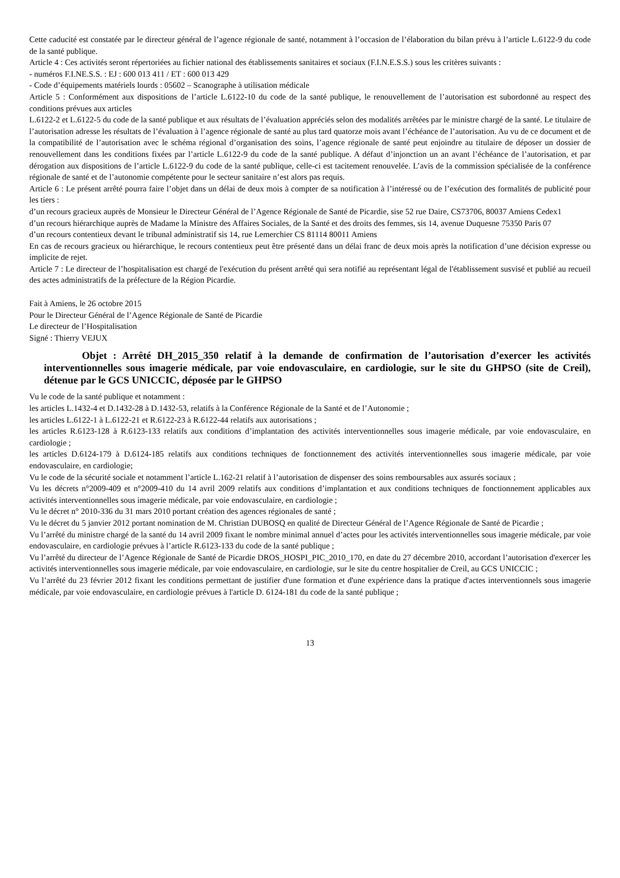Cette caducité est constatée par le directeur général de l’agence régionale de santé, notamment à l’occasion de l’élaboration du bilan prévu à l’article L.6122-9 du code de la santé publique.
Article 4 : Ces activités seront répertoriées au fichier national des établissements sanitaires et sociaux (F.I.N.E.S.S.) sous les critères suivants :
- numéros F.I.NE.S.S. : EJ : 600 013 411 / ET : 600 013 429
- Code d’équipements matériels lourds : 05602 – Scanographe à utilisation médicale
Article 5 : Conformément aux dispositions de l’article L.6122-10 du code de la santé publique, le renouvellement de l’autorisation est subordonné au respect des conditions prévues aux articles
L.6122-2 et L.6122-5 du code de la santé publique et aux résultats de l’évaluation appréciés selon des modalités arrêtées par le ministre chargé de la santé. Le titulaire de l’autorisation adresse les résultats de l’évaluation à l’agence régionale de santé au plus tard quatorze mois avant l’échéance de l’autorisation. Au vu de ce document et de la compatibilité de l’autorisation avec le schéma régional d’organisation des soins, l’agence régionale de santé peut enjoindre au titulaire de déposer un dossier de renouvellement dans les conditions fixées par l’article L.6122-9 du code de la santé publique. A défaut d’injonction un an avant l’échéance de l’autorisation, et par dérogation aux dispositions de l’article L.6122-9 du code de la santé publique, celle-ci est tacitement renouvelée. L’avis de la commission spécialisée de la conférence régionale de santé et de l’autonomie compétente pour le secteur sanitaire n’est alors pas requis.
Article 6 : Le présent arrêté pourra faire l’objet dans un délai de deux mois à compter de sa notification à l’intéressé ou de l’exécution des formalités de publicité pour les tiers :
d’un recours gracieux auprès de Monsieur le Directeur Général de l’Agence Régionale de Santé de Picardie, sise 52 rue Daire, CS73706, 80037 Amiens Cedex1
d’un recours hiérarchique auprès de Madame la Ministre des Affaires Sociales, de la Santé et des droits des femmes, sis 14, avenue Duquesne 75350 Paris 07
d’un recours contentieux devant le tribunal administratif sis 14, rue Lemerchier CS 81114 80011 Amiens
En cas de recours gracieux ou hiérarchique, le recours contentieux peut être présenté dans un délai franc de deux mois après la notification d’une décision expresse ou implicite de rejet.
Article 7 : Le directeur de l’hospitalisation est chargé de l'exécution du présent arrêté qui sera notifié au représentant légal de l'établissement susvisé et publié au recueil des actes administratifs de la préfecture de la Région Picardie.
Fait à Amiens, le 26 octobre 2015
Pour le Directeur Général de l’Agence Régionale de Santé de Picardie
Le directeur de l’Hospitalisation
Signé : Thierry VEJUX
Objet : Arrêté DH_2015_350 relatif à la demande de confirmation de l’autorisation d’exercer les activités interventionnelles sous imagerie médicale, par voie endovasculaire, en cardiologie, sur le site du GHPSO (site de Creil), détenue par le GCS UNICCIC, déposée par le GHPSO
Vu le code de la santé publique et notamment :
les articles L.1432-4 et D.1432-28 à D.1432-53, relatifs à la Conférence Régionale de la Santé et de l’Autonomie ;
les articles L.6122-1 à L.6122-21 et R.6122-23 à R.6122-44 relatifs aux autorisations ;
les articles R.6123-128 à R.6123-133 relatifs aux conditions d’implantation des activités interventionnelles sous imagerie médicale, par voie endovasculaire, en cardiologie ;
les articles D.6124-179 à D.6124-185 relatifs aux conditions techniques de fonctionnement des activités interventionnelles sous imagerie médicale, par voie endovasculaire, en cardiologie;
Vu le code de la sécurité sociale et notamment l’article L.162-21 relatif à l’autorisation de dispenser des soins remboursables aux assurés sociaux ;
Vu les décrets n°2009-409 et n°2009-410 du 14 avril 2009 relatifs aux conditions d’implantation et aux conditions techniques de fonctionnement applicables aux activités interventionnelles sous imagerie médicale, par voie endovasculaire, en cardiologie ;
Vu le décret n° 2010-336 du 31 mars 2010 portant création des agences régionales de santé ;
Vu le décret du 5 janvier 2012 portant nomination de M. Christian DUBOSQ en qualité de Directeur Général de l’Agence Régionale de Santé de Picardie ;
Vu l’arrêté du ministre chargé de la santé du 14 avril 2009 fixant le nombre minimal annuel d’actes pour les activités interventionnelles sous imagerie médicale, par voie endovasculaire, en cardiologie prévues à l’article R.6123-133 du code de la santé publique ;
Vu l’arrêté du directeur de l’Agence Régionale de Santé de Picardie DROS_HOSPI_PIC_2010_170, en date du 27 décembre 2010, accordant l’autorisation d'exercer les activités interventionnelles sous imagerie médicale, par voie endovasculaire, en cardiologie, sur le site du centre hospitalier de Creil, au GCS UNICCIC ;
Vu l’arrêté du 23 février 2012 fixant les conditions permettant de justifier d'une formation et d'une expérience dans la pratique d'actes interventionnels sous imagerie médicale, par voie endovasculaire, en cardiologie prévues à l'article D. 6124-181 du code de la santé publique ;
13